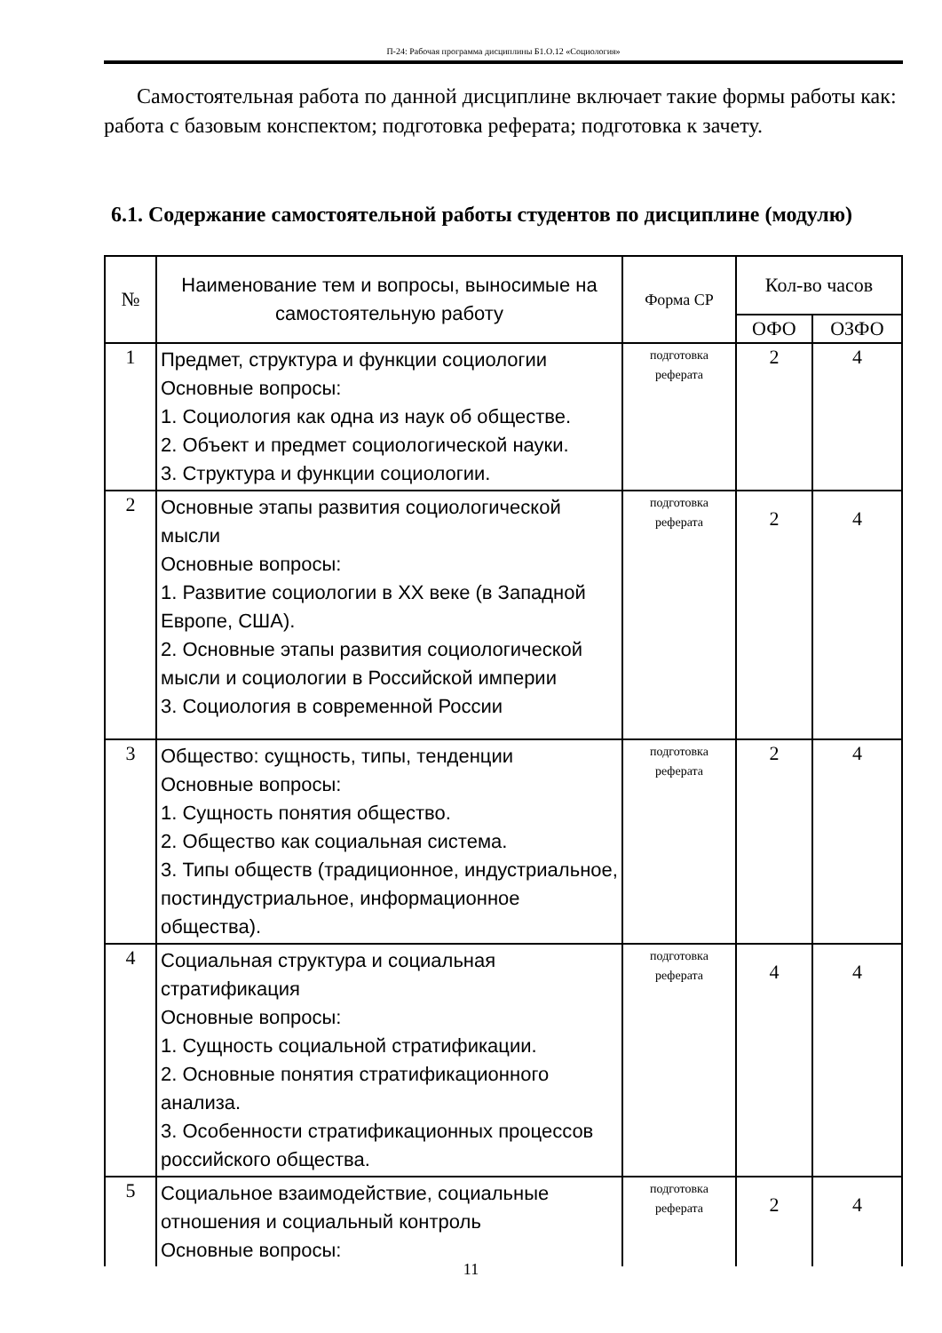П-24: Рабочая программа дисциплины Б1.О.12 «Социология»
Самостоятельная работа по данной дисциплине включает такие формы работы как: работа с базовым конспектом; подготовка реферата; подготовка к зачету.
6.1. Содержание самостоятельной работы студентов по дисциплине (модулю)
| № | Наименование тем и вопросы, выносимые на самостоятельную работу | Форма СР | Кол-во часов | |
| --- | --- | --- | --- | --- |
| | | | ОФО | ОЗФО |
| 1 | Предмет, структура и функции социологии Основные вопросы: 1. Социология как одна из наук об обществе. 2. Объект и предмет социологической науки. 3. Структура и функции социологии. | подготовка реферата | 2 | 4 |
| 2 | Основные этапы развития социологической мысли Основные вопросы: 1. Развитие социологии в XX веке (в Западной Европе, США). 2. Основные этапы развития социологической мысли и социологии в Российской империи 3. Социология в современной России | подготовка реферата | 2 | 4 |
| 3 | Общество: сущность, типы, тенденции Основные вопросы: 1. Сущность понятия общество. 2. Общество как социальная система. 3. Типы обществ (традиционное, индустриальное, постиндустриальное, информационное общества). | подготовка реферата | 2 | 4 |
| 4 | Социальная структура и социальная стратификация Основные вопросы: 1. Сущность социальной стратификации. 2. Основные понятия стратификационного анализа. 3. Особенности стратификационных процессов российского общества. | подготовка реферата | 4 | 4 |
| 5 | Социальное взаимодействие, социальные отношения и социальный контроль Основные вопросы: | подготовка реферата | 2 | 4 |
11